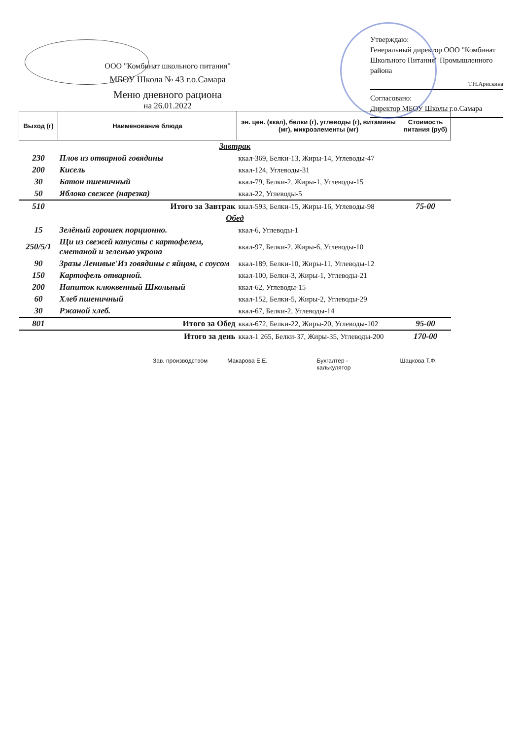Утверждаю:
Генеральный директор ООО "Комбинат Школьного Питания" Промышленного района
Т.Н.Арискина
Согласовано:
Директор МБОУ Школы г.о.Самара
ООО "Комбинат школьного питания"
МБОУ Школа № 43 г.о.Самара
Меню дневного рациона
на 26.01.2022
| Выход (г) | Наименование блюда | эн. цен. (ккал), белки (г), углеводы (г), витамины (мг), микроэлементы (мг) | Стоимость питания (руб) |
| --- | --- | --- | --- |
| Завтрак | | | |
| 230 | Плов из отварной говядины | ккал-369, Белки-13, Жиры-14, Углеводы-47 | |
| 200 | Кисель | ккал-124, Углеводы-31 | |
| 30 | Батон пшеничный | ккал-79, Белки-2, Жиры-1, Углеводы-15 | |
| 50 | Яблоко свежее (нарезка) | ккал-22, Углеводы-5 | |
| 510 | Итого за Завтрак | ккал-593, Белки-15, Жиры-16, Углеводы-98 | 75-00 |
| Обед | | | |
| 15 | Зелёный горошек порционно. | ккал-6, Углеводы-1 | |
| 250/5/1 | Щи из свежей капусты с картофелем, сметаной и зеленью укропа | ккал-97, Белки-2, Жиры-6, Углеводы-10 | |
| 90 | Зразы Ленивые'Из говядины с яйцом, с соусом | ккал-189, Белки-10, Жиры-11, Углеводы-12 | |
| 150 | Картофель отварной. | ккал-100, Белки-3, Жиры-1, Углеводы-21 | |
| 200 | Напиток клюквенный Школьный | ккал-62, Углеводы-15 | |
| 60 | Хлеб пшеничный | ккал-152, Белки-5, Жиры-2, Углеводы-29 | |
| 30 | Ржаной хлеб. | ккал-67, Белки-2, Углеводы-14 | |
| 801 | Итого за Обед | ккал-672, Белки-22, Жиры-20, Углеводы-102 | 95-00 |
| | Итого за день | ккал-1 265, Белки-37, Жиры-35, Углеводы-200 | 170-00 |
Зав. производством Макарова Е.Е. Бухгалтер -
калькулятор Шацкова Т.Ф.